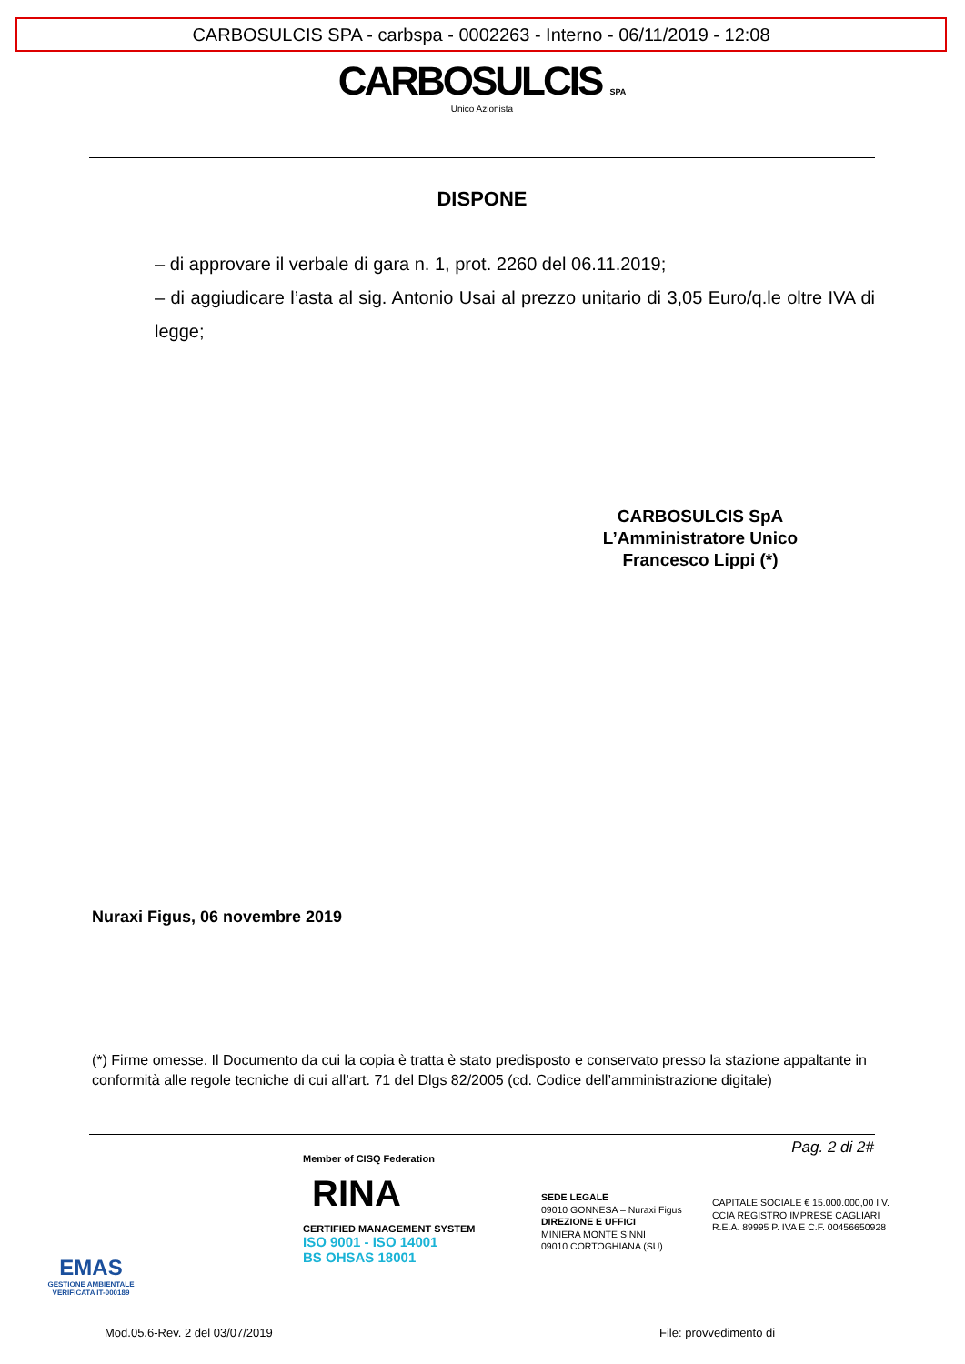CARBOSULCIS SPA - carbspa - 0002263 - Interno - 06/11/2019 - 12:08
CARBOSULCIS SPA
Unico Azionista
DISPONE
– di approvare il verbale di gara n. 1, prot. 2260 del 06.11.2019;
– di aggiudicare l’asta al sig. Antonio Usai al prezzo unitario di 3,05 Euro/q.le oltre IVA di legge;
CARBOSULCIS SpA
L’Amministratore Unico
Francesco Lippi (*)
Nuraxi Figus, 06 novembre 2019
(*) Firme omesse. Il Documento da cui la copia è tratta è stato predisposto e conservato presso la stazione appaltante in conformità alle regole tecniche di cui all’art. 71 del Dlgs 82/2005 (cd. Codice dell’amministrazione digitale)
Pag. 2 di 2#
EMAS
GESTIONE AMBIENTALE VERIFICATA IT-000189
Member of CISQ Federation
RINA
CERTIFIED MANAGEMENT SYSTEM
ISO 9001 - ISO 14001
BS OHSAS 18001
SEDE LEGALE
09010 GONNESA – Nuraxi Figus
DIREZIONE E UFFICI
MINIERA MONTE SINNI
09010 CORTOGHIANA (SU)
CAPITALE SOCIALE € 15.000.000,00 I.V.
CCIA REGISTRO IMPRESE CAGLIARI
R.E.A. 89995 P. IVA E C.F. 00456650928
Mod.05.6-Rev. 2 del 03/07/2019 File: provvedimento di